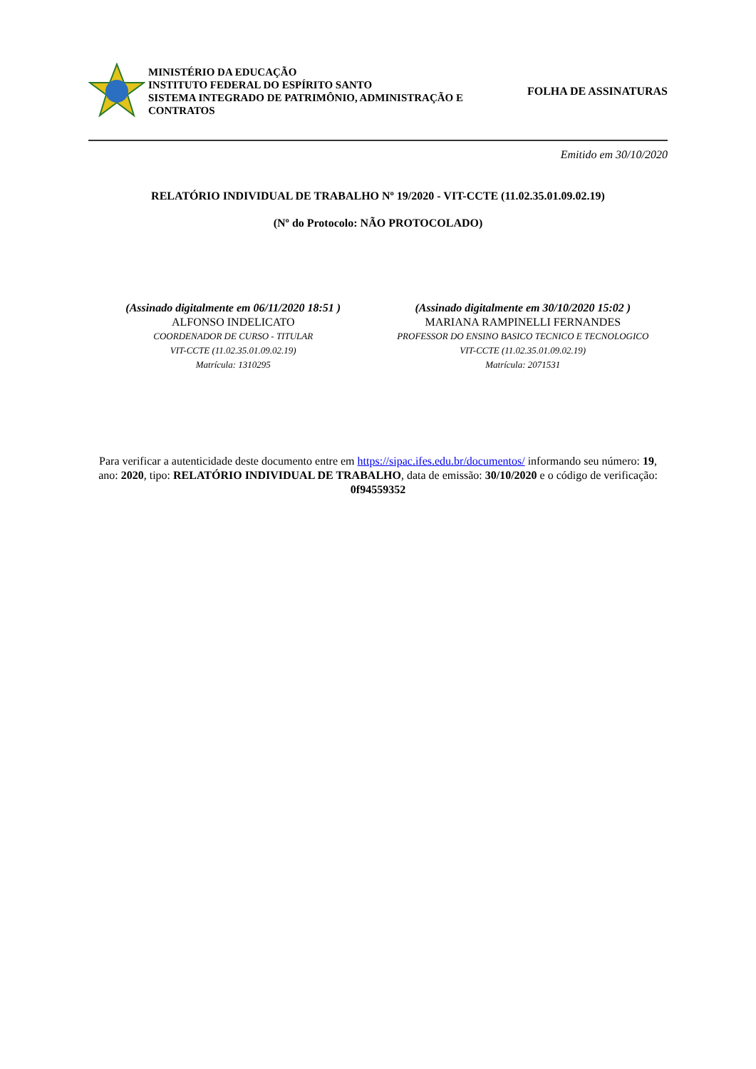MINISTÉRIO DA EDUCAÇÃO
INSTITUTO FEDERAL DO ESPÍRITO SANTO
SISTEMA INTEGRADO DE PATRIMÔNIO, ADMINISTRAÇÃO E CONTRATOS
FOLHA DE ASSINATURAS
Emitido em 30/10/2020
RELATÓRIO INDIVIDUAL DE TRABALHO Nº 19/2020 - VIT-CCTE (11.02.35.01.09.02.19)
(Nº do Protocolo: NÃO PROTOCOLADO)
(Assinado digitalmente em 06/11/2020 18:51 )
ALFONSO INDELICATO
COORDENADOR DE CURSO - TITULAR
VIT-CCTE (11.02.35.01.09.02.19)
Matrícula: 1310295
(Assinado digitalmente em 30/10/2020 15:02 )
MARIANA RAMPINELLI FERNANDES
PROFESSOR DO ENSINO BASICO TECNICO E TECNOLOGICO
VIT-CCTE (11.02.35.01.09.02.19)
Matrícula: 2071531
Para verificar a autenticidade deste documento entre em https://sipac.ifes.edu.br/documentos/ informando seu número: 19, ano: 2020, tipo: RELATÓRIO INDIVIDUAL DE TRABALHO, data de emissão: 30/10/2020 e o código de verificação: 0f94559352